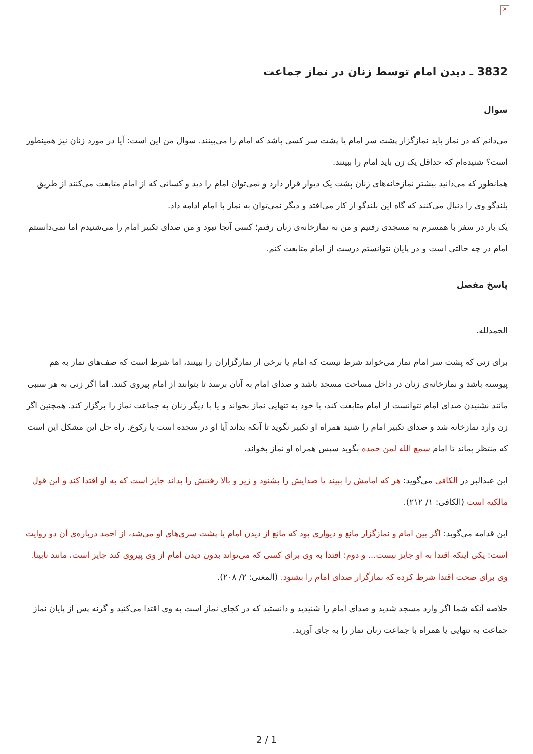×
3832 ـ دیدن امام توسط زنان در نماز جماعت
سوال
می‌دانم که در نماز باید نمازگزار پشت سر امام یا پشت سر کسی باشد که امام را می‌بینند. سوال من این است: آیا در مورد زنان نیز همینطور است؟ شنیده‌ام که حداقل یک زن باید امام را ببینند.
همانطور که می‌دانید بیشتر نمازخانه‌های زنان پشت یک دیوار قرار دارد و نمی‌توان امام را دید و کسانی که از امام متابعت می‌کنند از طریق بلندگو وی را دنبال می‌کنند که گاه این بلندگو از کار می‌افتد و دیگر نمی‌توان به نماز با امام ادامه داد.
یک بار در سفر با همسرم به مسجدی رفتیم و من به نمازخانه‌ی زنان رفتم؛ کسی آنجا نبود و من صدای تکبیر امام را می‌شنیدم اما نمی‌دانستم امام در چه حالتی است و در پایان نتوانستم درست از امام متابعت کنم.
پاسخ مفصل
الحمدلله.
برای زنی که پشت سر امام نماز می‌خواند شرط نیست که امام یا برخی از نمازگزاران را ببینند، اما شرط است که صف‌های نماز به هم پیوسته باشد و نمازخانه‌ی زنان در داخل مساحت مسجد باشد و صدای امام به آنان برسد تا بتوانند از امام پیروی کنند. اما اگر زنی به هر سببی مانند نشنیدن صدای امام نتوانست از امام متابعت کند، یا خود به تنهایی نماز بخواند و یا با دیگر زنان به جماعت نماز را برگزار کند. همچنین اگر زن وارد نمازخانه شد و صدای تکبیر امام را شنید همراه او تکبیر نگوید تا آنکه بداند آیا او در سجده است یا رکوع. راه حل این مشکل این است که منتظر بماند تا امام سمع الله لمن حمده بگوید سپس همراه او نماز بخواند.
ابن عبدالبر در الکافی می‌گوید: هر که امامش را ببیند یا صدایش را بشنود و زیر و بالا رفتنش را بداند جایز است که به او اقتدا کند و این قول مالکیه است (الکافی: ۱/ ۲۱۲).
ابن قدامه می‌گوید: اگر بین امام و نمازگزار مانع و دیواری بود که مانع از دیدن امام یا پشت سری‌های او می‌شد، از احمد درباره‌ی آن دو روایت است: یکی اینکه اقتدا به او جایز نیست... و دوم: اقتدا به وی برای کسی که می‌تواند بدون دیدن امام از وی پیروی کند جایز است، مانند نابینا. وی برای صحت اقتدا شرط کرده که نمازگزار صدای امام را بشنود. (المغنی: ۲/ ۲۰۸).
خلاصه آنکه شما اگر وارد مسجد شدید و صدای امام را شنیدید و دانستید که در کجای نماز است به وی اقتدا می‌کنید و گرنه پس از پایان نماز جماعت به تنهایی یا همراه با جماعت زنان نماز را به جای آورید.
2 / 1